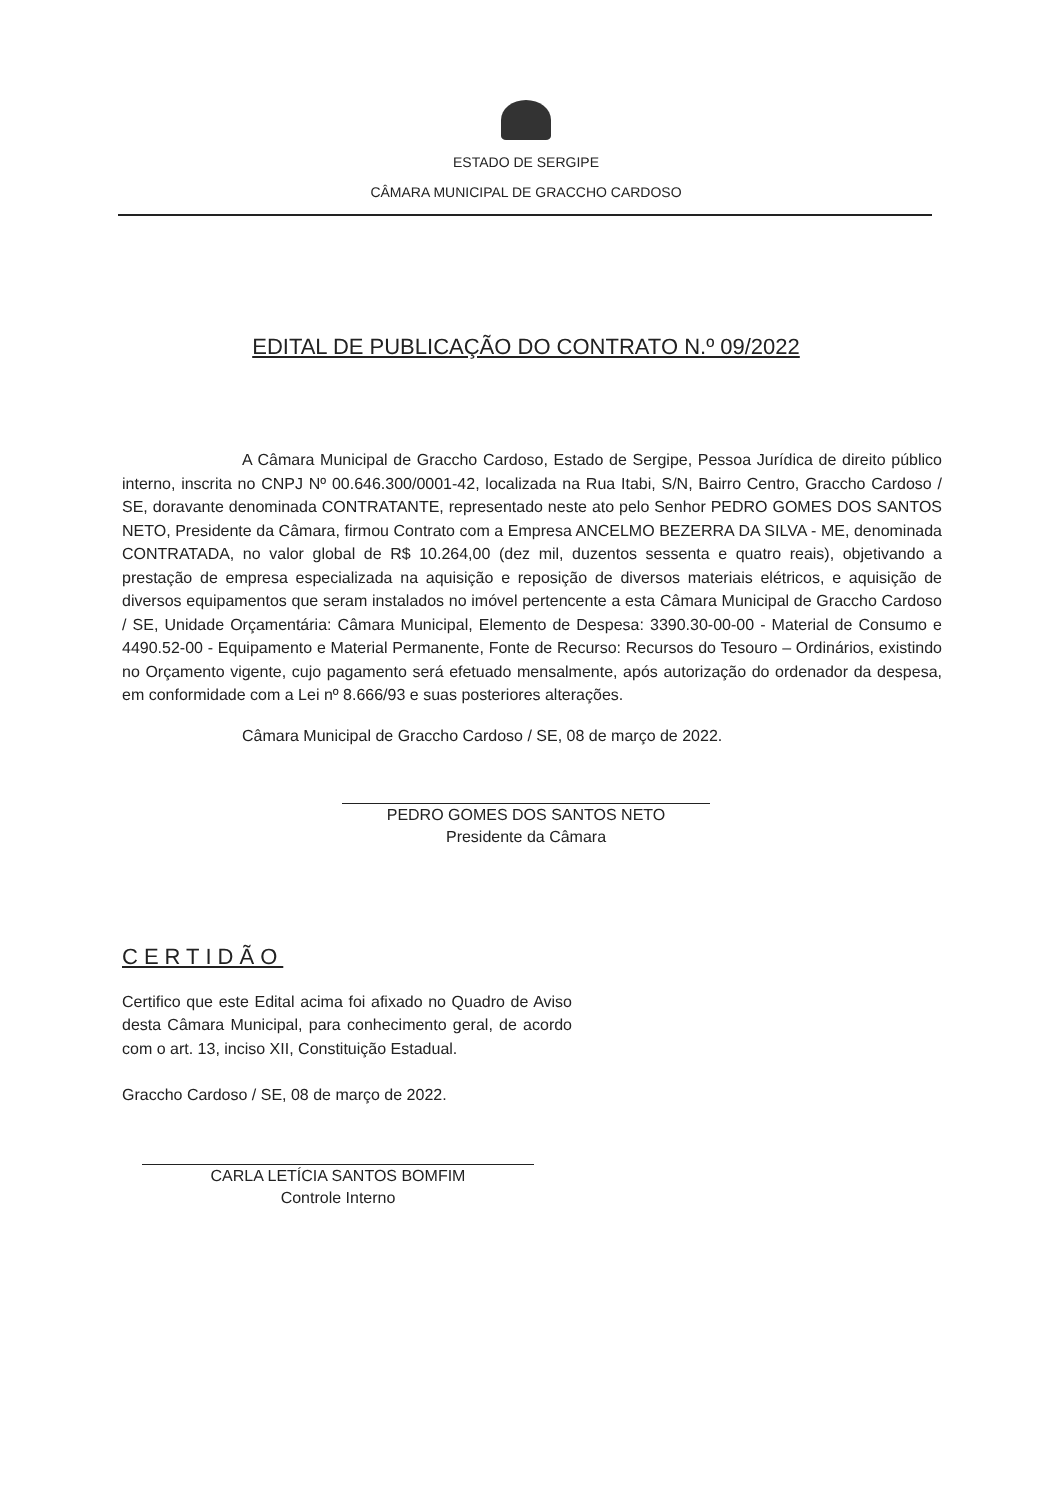ESTADO DE SERGIPE
CÂMARA MUNICIPAL DE GRACCHO CARDOSO
EDITAL DE PUBLICAÇÃO DO CONTRATO N.º 09/2022
A Câmara Municipal de Graccho Cardoso, Estado de Sergipe, Pessoa Jurídica de direito público interno, inscrita no CNPJ Nº 00.646.300/0001-42, localizada na Rua Itabi, S/N, Bairro Centro, Graccho Cardoso / SE, doravante denominada CONTRATANTE, representado neste ato pelo Senhor PEDRO GOMES DOS SANTOS NETO, Presidente da Câmara, firmou Contrato com a Empresa ANCELMO BEZERRA DA SILVA - ME, denominada CONTRATADA, no valor global de R$ 10.264,00 (dez mil, duzentos sessenta e quatro reais), objetivando a prestação de empresa especializada na aquisição e reposição de diversos materiais elétricos, e aquisição de diversos equipamentos que seram instalados no imóvel pertencente a esta Câmara Municipal de Graccho Cardoso / SE, Unidade Orçamentária: Câmara Municipal, Elemento de Despesa: 3390.30-00-00 - Material de Consumo e 4490.52-00 - Equipamento e Material Permanente, Fonte de Recurso: Recursos do Tesouro – Ordinários, existindo no Orçamento vigente, cujo pagamento será efetuado mensalmente, após autorização do ordenador da despesa, em conformidade com a Lei nº 8.666/93 e suas posteriores alterações.
Câmara Municipal de Graccho Cardoso / SE, 08 de março de 2022.
PEDRO GOMES DOS SANTOS NETO
Presidente da Câmara
CERTIDÃO
Certifico que este Edital acima foi afixado no Quadro de Aviso desta Câmara Municipal, para conhecimento geral, de acordo com o art. 13, inciso XII, Constituição Estadual.
Graccho Cardoso / SE, 08 de março de 2022.
CARLA LETÍCIA SANTOS BOMFIM
Controle Interno